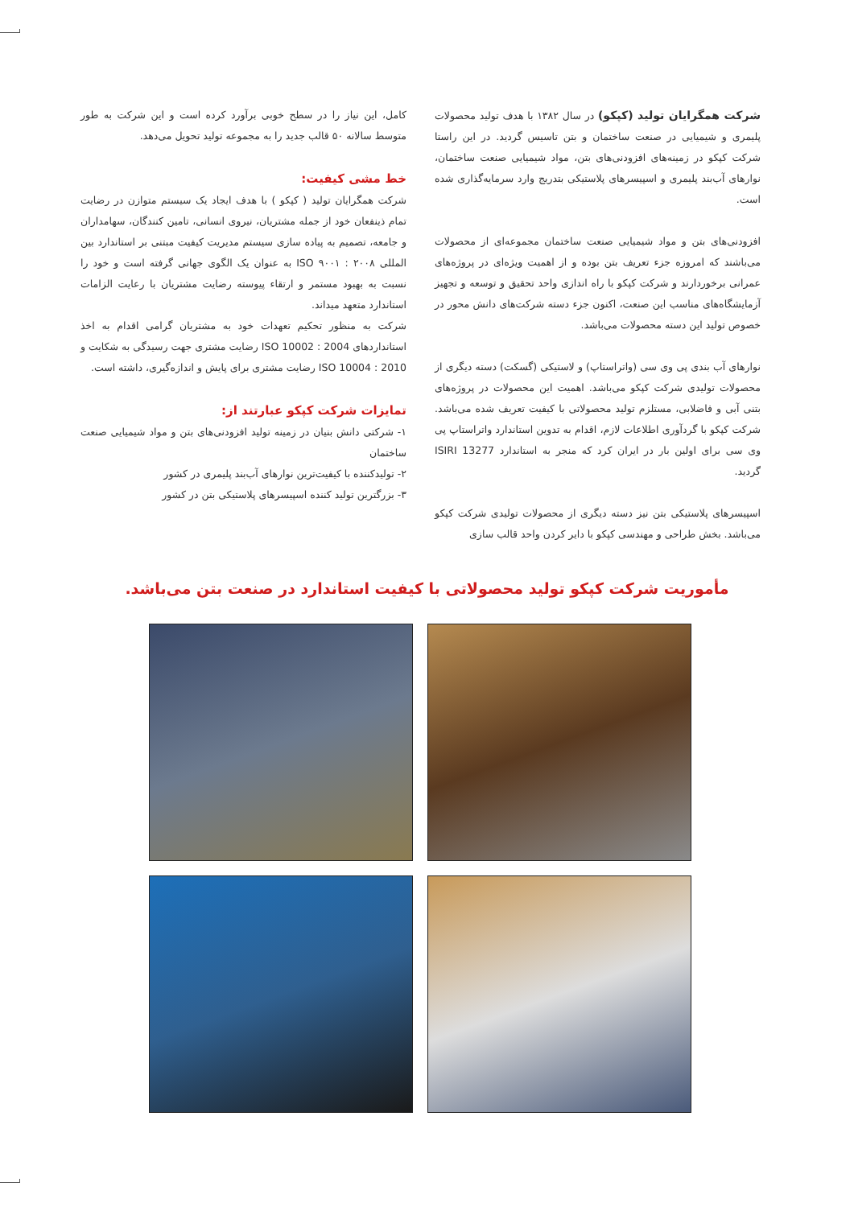شرکت همگرایان تولید (کپکو) در سال ۱۳۸۲ با هدف تولید محصولات پلیمری و شیمیایی در صنعت ساختمان و بتن تاسیس گردید. در این راستا شرکت کپکو در زمینه‌های افزودنی‌های بتن، مواد شیمیایی صنعت ساختمان، نوارهای آب‌بند پلیمری و اسپیسرهای پلاستیکی بتدریج وارد سرمایه‌گذاری شده است.
افزودنی‌های بتن و مواد شیمیایی صنعت ساختمان مجموعه‌ای از محصولات می‌باشند که امروزه جزء تعریف بتن بوده و از اهمیت ویژه‌ای در پروژه‌های عمرانی برخوردارند و شرکت کپکو با راه اندازی واحد تحقیق و توسعه و تجهیز آزمایشگاه‌های مناسب این صنعت، اکنون جزء دسته شرکت‌های دانش محور در خصوص تولید این دسته محصولات می‌باشد.
نوارهای آب بندی پی وی سی (واتراستاپ) و لاستیکی (گسکت) دسته دیگری از محصولات تولیدی شرکت کپکو می‌باشد. اهمیت این محصولات در پروژه‌های بتنی آبی و فاضلابی، مستلزم تولید محصولاتی با کیفیت تعریف شده می‌باشد. شرکت کپکو با گردآوری اطلاعات لازم، اقدام به تدوین استاندارد واتراستاپ پی وی سی برای اولین بار در ایران کرد که منجر به استاندارد ISIRI 13277 گردید.
اسپیسرهای پلاستیکی بتن نیز دسته دیگری از محصولات تولیدی شرکت کپکو می‌باشد. بخش طراحی و مهندسی کپکو با دایر کردن واحد قالب سازی
کامل، این نیاز را در سطح خوبی برآورد کرده است و این شرکت به طور متوسط سالانه ۵۰ قالب جدید را به مجموعه تولید تحویل می‌دهد.
خط مشی کیفیت:
شرکت همگرایان تولید ( کپکو ) با هدف ایجاد یک سیستم متوازن در رضایت تمام ذینفعان خود از جمله مشتریان، نیروی انسانی، تامین کنندگان، سهامداران و جامعه، تصمیم به پیاده سازی سیستم مدیریت کیفیت مبتنی بر استاندارد بین المللی ISO ۹۰۰۱ : ۲۰۰۸ به عنوان یک الگوی جهانی گرفته است و خود را نسبت به بهبود مستمر و ارتقاء پیوسته رضایت مشتریان با رعایت الزامات استاندارد متعهد میداند.
شرکت به منظور تحکیم تعهدات خود به مشتریان گرامی اقدام به اخذ استانداردهای ISO 10002 : 2004 رضایت مشتری جهت رسیدگی به شکایت و ISO 10004 : 2010 رضایت مشتری برای پایش و اندازه‌گیری، داشته است.
تمایزات شرکت کپکو عبارتند از:
۱- شرکتی دانش بنیان در زمینه تولید افزودنی‌های بتن و مواد شیمیایی صنعت ساختمان
۲- تولیدکننده با کیفیت‌ترین نوارهای آب‌بند پلیمری در کشور
۳- بزرگترین تولید کننده اسپیسرهای پلاستیکی بتن در کشور
مأموریت شرکت کپکو تولید محصولاتی با کیفیت استاندارد در صنعت بتن می‌باشد.